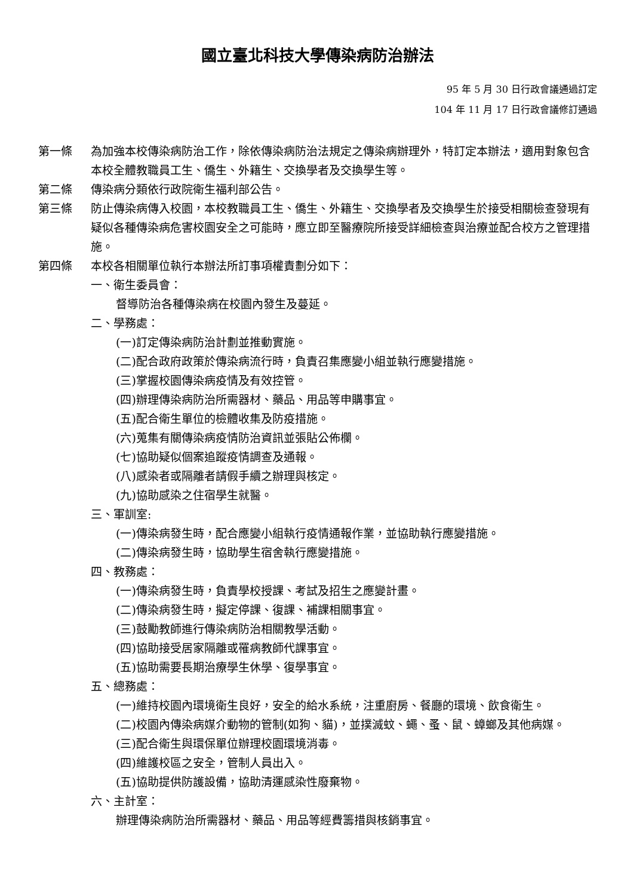國立臺北科技大學傳染病防治辦法
95 年 5 月 30 日行政會議通過訂定
104 年 11 月 17 日行政會議修訂通過
第一條 為加強本校傳染病防治工作，除依傳染病防治法規定之傳染病辦理外，特訂定本辦法，適用對象包含本校全體教職員工生、僑生、外籍生、交換學者及交換學生等。
第二條 傳染病分類依行政院衛生福利部公告。
第三條 防止傳染病傳入校園，本校教職員工生、僑生、外籍生、交換學者及交換學生於接受相關檢查發現有疑似各種傳染病危害校園安全之可能時，應立即至醫療院所接受詳細檢查與治療並配合校方之管理措施。
第四條 本校各相關單位執行本辦法所訂事項權責劃分如下：
一、衛生委員會：
督導防治各種傳染病在校園內發生及蔓延。
二、學務處：
(一)訂定傳染病防治計劃並推動實施。
(二)配合政府政策於傳染病流行時，負責召集應變小組並執行應變措施。
(三)掌握校園傳染病疫情及有效控管。
(四)辦理傳染病防治所需器材、藥品、用品等申購事宜。
(五)配合衛生單位的檢體收集及防疫措施。
(六)蒐集有關傳染病疫情防治資訊並張貼公佈欄。
(七)協助疑似個案追蹤疫情調查及通報。
(八)感染者或隔離者請假手續之辦理與核定。
(九)協助感染之住宿學生就醫。
三、軍訓室:
(一)傳染病發生時，配合應變小組執行疫情通報作業，並協助執行應變措施。
(二)傳染病發生時，協助學生宿舍執行應變措施。
四、教務處：
(一)傳染病發生時，負責學校授課、考試及招生之應變計畫。
(二)傳染病發生時，擬定停課、復課、補課相關事宜。
(三)鼓勵教師進行傳染病防治相關教學活動。
(四)協助接受居家隔離或罹病教師代課事宜。
(五)協助需要長期治療學生休學、復學事宜。
五、總務處：
(一)維持校園內環境衛生良好，安全的給水系統，注重廚房、餐廳的環境、飲食衛生。
(二)校園內傳染病媒介動物的管制(如狗、貓)，並撲滅蚊、蠅、蚤、鼠、蟑螂及其他病媒。
(三)配合衛生與環保單位辦理校園環境消毒。
(四)維護校區之安全，管制人員出入。
(五)協助提供防護設備，協助清運感染性廢棄物。
六、主計室：
辦理傳染病防治所需器材、藥品、用品等經費籌措與核銷事宜。